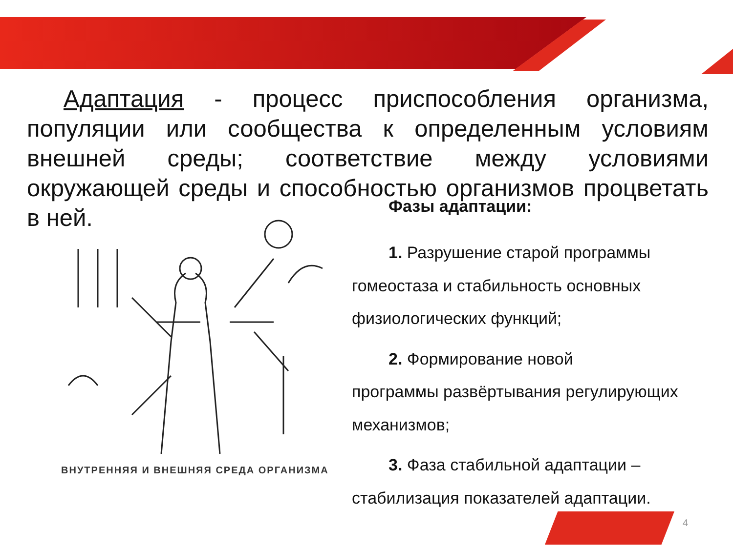Адаптация - процесс приспособления организма, популяции или сообщества к определенным условиям внешней среды; соответствие между условиями окружающей среды и способностью организмов процветать в ней.
ВНУТРЕННЯЯ И ВНЕШНЯЯ СРЕДА ОРГАНИЗМА
Фазы адаптации:
1. Разрушение старой программы
гомеостаза и стабильность основных физиологических функций;
2. Формирование новой
программы развёртывания регулирующих механизмов;
3. Фаза стабильной адаптации –
стабилизация показателей адаптации.
4